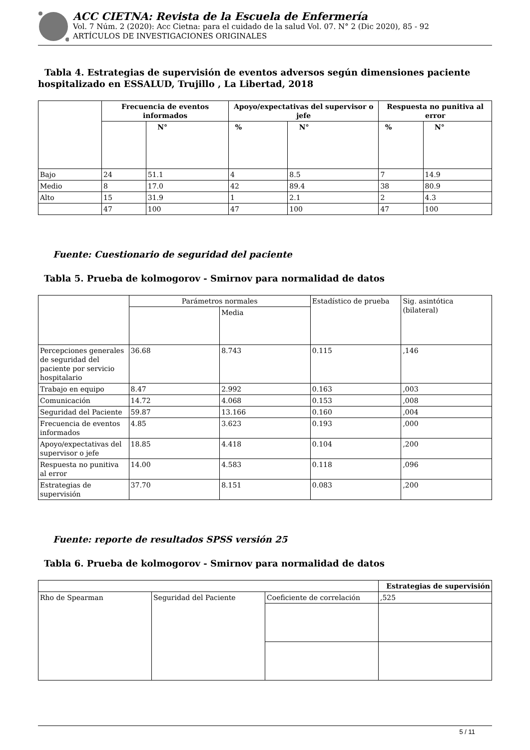ACC CIETNA: Revista de la Escuela de Enfermería
Vol. 7 Núm. 2 (2020): Acc Cietna: para el cuidado de la salud Vol. 07. N° 2 (Dic 2020), 85 - 92
ARTÍCULOS DE INVESTIGACIONES ORIGINALES
Tabla 4. Estrategias de supervisión de eventos adversos según dimensiones paciente hospitalizado en ESSALUD, Trujillo , La Libertad, 2018
| | Frecuencia de eventos informados | | Apoyo/expectativas del supervisor o jefe | | Respuesta no punitiva al error | |
| --- | --- | --- | --- | --- | --- | --- |
| | | N° | % | N° | % | N° |
| Bajo | 24 | 51.1 | 4 | 8.5 | 7 | 14.9 |
| Medio | 8 | 17.0 | 42 | 89.4 | 38 | 80.9 |
| Alto | 15 | 31.9 | 1 | 2.1 | 2 | 4.3 |
| | 47 | 100 | 47 | 100 | 47 | 100 |
Fuente: Cuestionario de seguridad del paciente
Tabla 5. Prueba de kolmogorov - Smirnov para normalidad de datos
| | Parámetros normales | | Estadístico de prueba | Sig. asintótica (bilateral) |
| | | Media | | |
| Percepciones generales de seguridad del paciente por servicio hospitalario | 36.68 | 8.743 | 0.115 | ,146 |
| Trabajo en equipo | 8.47 | 2.992 | 0.163 | ,003 |
| Comunicación | 14.72 | 4.068 | 0.153 | ,008 |
| Seguridad del Paciente | 59.87 | 13.166 | 0.160 | ,004 |
| Frecuencia de eventos informados | 4.85 | 3.623 | 0.193 | ,000 |
| Apoyo/expectativas del supervisor o jefe | 18.85 | 4.418 | 0.104 | ,200 |
| Respuesta no punitiva al error | 14.00 | 4.583 | 0.118 | ,096 |
| Estrategias de supervisión | 37.70 | 8.151 | 0.083 | ,200 |
Fuente: reporte de resultados SPSS versión 25
Tabla 6. Prueba de kolmogorov - Smirnov para normalidad de datos
| | | | Estrategias de supervisión |
| Rho de Spearman | Seguridad del Paciente | Coeficiente de correlación | ,525 |
5 / 11